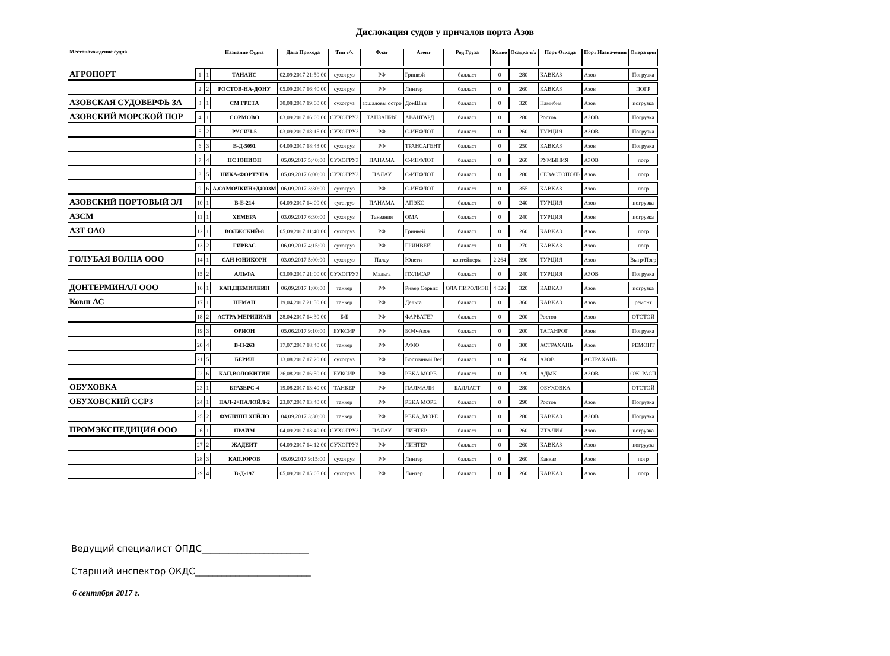Дислокация судов у причалов порта Азов
| Местонахождение судна | | | Название Судна | Дата Прихода | Тип т/х | Флаг | Агент | Род Груза | Колво | Осадка т/х | Порт Отхода | Порт Назначения | Опера ция |
| --- | --- | --- | --- | --- | --- | --- | --- | --- | --- | --- | --- | --- | --- |
| АГРОПОРТ | 1 | 1 | ТАНАИС | 02.09.2017 21:50:00 | сухогруз | РФ | Гринвэй | балласт | 0 | 280 | КАВКАЗ | Азов | Погрузка |
| | 2 | 2 | РОСТОВ-НА-ДОНУ | 05.09.2017 16:40:00 | сухогруз | РФ | Линтер | балласт | 0 | 260 | КАВКАЗ | Азов | ПОГР |
| АЗОВСКАЯ СУДОВЕРФЬ ЗА | 3 | 1 | СМ ГРЕТА | 30.08.2017 19:00:00 | сухогруз | аршаловы остро | ДонШип | балласт | 0 | 320 | Намибия | Азов | погрузка |
| АЗОВСКИЙ МОРСКОЙ ПОР | 4 | 1 | СОРМОВО | 03.09.2017 16:00:00 | СУХОГРУЗ | ТАНЗАНИЯ | АВАНГАРД | балласт | 0 | 280 | Ростов | АЗОВ | Погрузка |
| | 5 | 2 | РУСИЧ-5 | 03.09.2017 18:15:00 | СУХОГРУЗ | РФ | С-ИНФЛОТ | балласт | 0 | 260 | ТУРЦИЯ | АЗОВ | Погрузка |
| | 6 | 3 | В-Д-5091 | 04.09.2017 18:43:00 | сухогруз | РФ | ТРАНСАГЕНТ | балласт | 0 | 250 | КАВКАЗ | Азов | Погрузка |
| | 7 | 4 | НС ЮНИОН | 05.09.2017 5:40:00 | СУХОГРУЗ | ПАНАМА | С-ИНФЛОТ | балласт | 0 | 260 | РУМЫНИЯ | АЗОВ | погр |
| | 8 | 5 | НИКА-ФОРТУНА | 05.09.2017 6:00:00 | СУХОГРУЗ | ПАЛАУ | С-ИНФЛОТ | балласт | 0 | 280 | СЕВАСТОПОЛЬ | Азов | погр |
| | 9 | 6 | А.САМОЧКИН+Д4003М | 06.09.2017 3:30:00 | сухогруз | РФ | С-ИНФЛОТ | балласт | 0 | 355 | КАВКАЗ | Азов | погр |
| АЗОВСКИЙ ПОРТОВЫЙ ЭЛ | 10 | 1 | В-Б-214 | 04.09.2017 14:00:00 | сугогруз | ПАНАМА | АПЭКС | балласт | 0 | 240 | ТУРЦИЯ | Азов | погрузка |
| АЗСМ | 11 | 1 | ХЕМЕРА | 03.09.2017 6:30:00 | сухогруз | Танзания | ОМА | балласт | 0 | 240 | ТУРЦИЯ | Азов | погрузка |
| АЗТ ОАО | 12 | 1 | ВОЛЖСКИЙ-8 | 05.09.2017 11:40:00 | сухогруз | РФ | Гринвей | балласт | 0 | 260 | КАВКАЗ | Азов | погр |
| | 13 | 2 | ГИРВАС | 06.09.2017 4:15:00 | сухогруз | РФ | ГРИНВЕЙ | балласт | 0 | 270 | КАВКАЗ | Азов | погр |
| ГОЛУБАЯ ВОЛНА ООО | 14 | 1 | САН ЮНИКОРН | 03.09.2017 5:00:00 | сухогруз | Палау | Юнети | контейнеры | 2 264 | 390 | ТУРЦИЯ | Азов | Выгр/Погр |
| | 15 | 2 | АЛЬФА | 03.09.2017 21:00:00 | СУХОГРУЗ | Мальта | ПУЛЬСАР | балласт | 0 | 240 | ТУРЦИЯ | АЗОВ | Погрузка |
| ДОНТЕРМИНАЛ ООО | 16 | 1 | КАП.ЩЕМИЛКИН | 06.09.2017 1:00:00 | танкер | РФ | Ривер Сервис | ОЛА ПИРОЛИЗН | 4 026 | 320 | КАВКАЗ | Азов | погрузка |
| Ковш АС | 17 | 1 | НЕМАН | 19.04.2017 21:50:00 | танкер | РФ | Дельта | балласт | 0 | 360 | КАВКАЗ | Азов | ремонт |
| | 18 | 2 | АСТРА МЕРИДИАН | 28.04.2017 14:30:00 | Б\Б | РФ | ФАРВАТЕР | балласт | 0 | 200 | Ростов | Азов | ОТСТОЙ |
| | 19 | 3 | ОРИОН | 05.06.2017 9:10:00 | БУКСИР | РФ | БОФ-Азов | балласт | 0 | 200 | ТАГАНРОГ | Азов | Погрузка |
| | 20 | 4 | В-Н-263 | 17.07.2017 18:40:00 | танкер | РФ | АФЮ | балласт | 0 | 300 | АСТРАХАНЬ | Азов | РЕМОНТ |
| | 21 | 5 | БЕРИЛ | 13.08.2017 17:20:00 | сухогруз | РФ | Восточный Вет | балласт | 0 | 260 | АЗОВ | АСТРАХАНЬ | |
| | 22 | 6 | КАП.ВОЛОКИТИН | 26.08.2017 16:50:00 | БУКСИР | РФ | РЕКА МОРЕ | балласт | 0 | 220 | АДМК | АЗОВ | ОЖ. РАСП |
| ОБУХОВКА | 23 | 1 | БРАЗЕРС-4 | 19.08.2017 13:40:00 | ТАНКЕР | РФ | ПАЛМАЛИ | БАЛЛАСТ | 0 | 280 | ОБУХОВКА | | ОТСТОЙ |
| ОБУХОВСКИЙ ССРЗ | 24 | 1 | ПАЛ-2+ПАЛОЙЛ-2 | 23.07.2017 13:40:00 | танкер | РФ | РЕКА МОРЕ | балласт | 0 | 290 | Ростов | Азов | Погрузка |
| | 25 | 2 | ФМЛИПП ХЕЙЛО | 04.09.2017 3:30:00 | танкер | РФ | РЕКА_МОРЕ | балласт | 0 | 280 | КАВКАЗ | АЗОВ | Погрузка |
| ПРОМЭКСПЕДИЦИЯ ООО | 26 | 1 | ПРАЙМ | 04.09.2017 13:40:00 | СУХОГРУЗ | ПАЛАУ | ЛИНТЕР | балласт | 0 | 260 | ИТАЛИЯ | Азов | погрузка |
| | 27 | 2 | ЖАДЕИТ | 04.09.2017 14:12:00 | СУХОГРУЗ | РФ | ЛИНТЕР | балласт | 0 | 260 | КАВКАЗ | Азов | погрууза |
| | 28 | 3 | КАП.ЮРОВ | 05.09.2017 9:15:00 | сухогруз | РФ | Линтер | балласт | 0 | 260 | Кавказ | Азов | погр |
| | 29 | 4 | В-Д-197 | 05.09.2017 15:05:00 | сухогруз | РФ | Линтер | балласт | 0 | 260 | КАВКАЗ | Азов | погр |
Ведущий специалист ОПДС________________________
Старший инспектор ОКДС__________________________
6 сентября 2017 г.